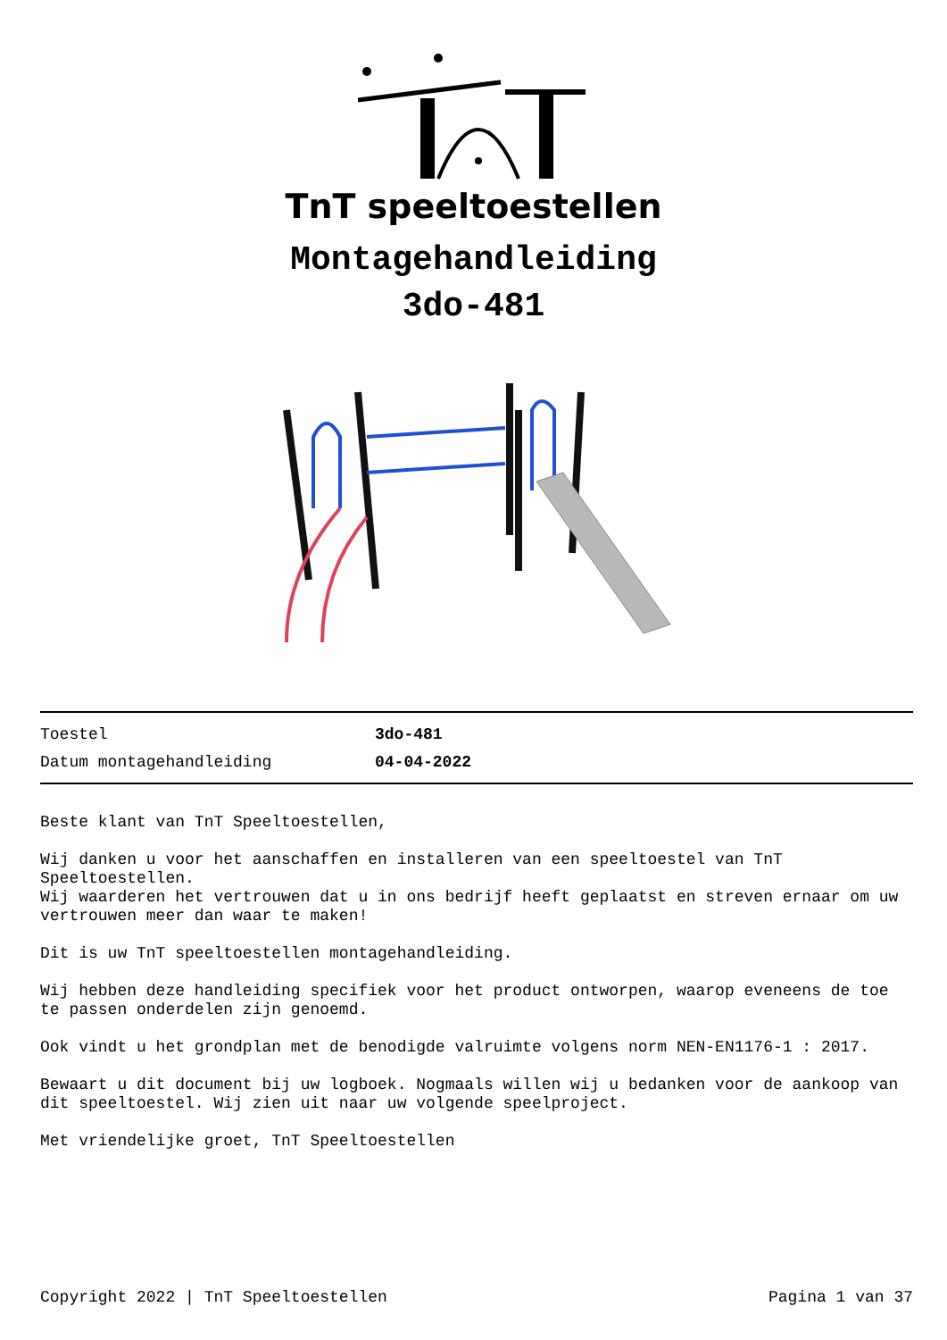TnT speeltoestellen
Montagehandleiding
3do-481
| Toestel | 3do-481 |
| Datum montagehandleiding | 04-04-2022 |
Beste klant van TnT Speeltoestellen,
Wij danken u voor het aanschaffen en installeren van een speeltoestel van TnT Speeltoestellen.
Wij waarderen het vertrouwen dat u in ons bedrijf heeft geplaatst en streven ernaar om uw vertrouwen meer dan waar te maken!
Dit is uw TnT speeltoestellen montagehandleiding.
Wij hebben deze handleiding specifiek voor het product ontworpen, waarop eveneens de toe te passen onderdelen zijn genoemd.
Ook vindt u het grondplan met de benodigde valruimte volgens norm NEN-EN1176-1 : 2017.
Bewaart u dit document bij uw logboek. Nogmaals willen wij u bedanken voor de aankoop van dit speeltoestel. Wij zien uit naar uw volgende speelproject.
Met vriendelijke groet, TnT Speeltoestellen
Copyright 2022 | TnT Speeltoestellen Pagina 1 van 37